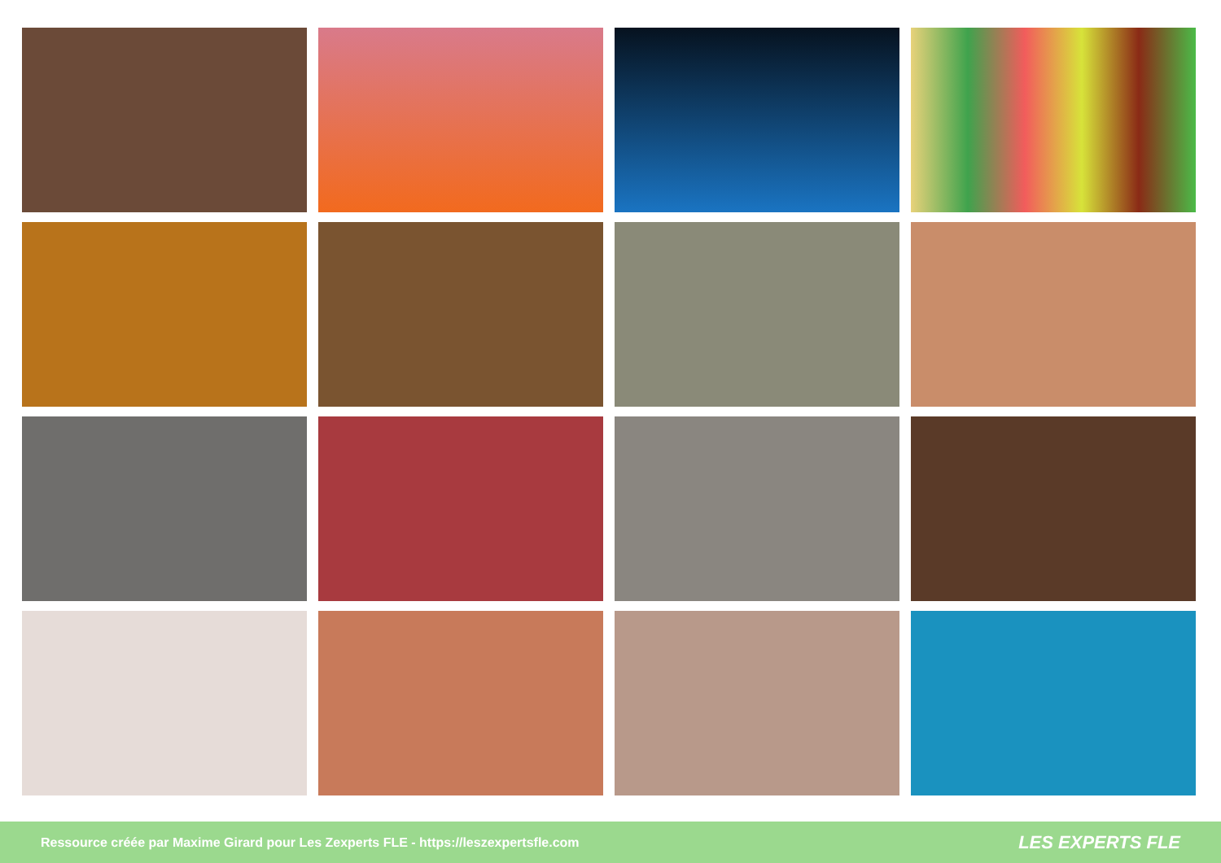Ressource créée par Maxime Girard pour Les Zexperts FLE - https://leszexpertsfle.com LES EXPERTS FLE